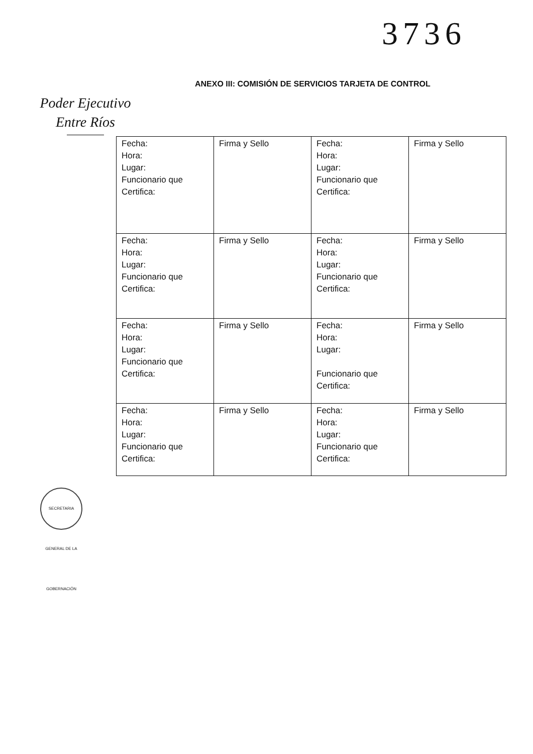3736
ANEXO III: COMISIÓN DE SERVICIOS TARJETA DE CONTROL
Poder Ejecutivo
Entre Ríos
| Fecha: Hora: Lugar: Funcionario que Certifica: | Firma y Sello | Fecha: Hora: Lugar: Funcionario que Certifica: | Firma y Sello |
| Fecha: Hora: Lugar: Funcionario que Certifica: | Firma y Sello | Fecha: Hora: Lugar: Funcionario que Certifica: | Firma y Sello |
| Fecha: Hora: Lugar: Funcionario que Certifica: | Firma y Sello | Fecha: Hora: Lugar: Funcionario que Certifica: | Firma y Sello |
| Fecha: Hora: Lugar: Funcionario que Certifica: | Firma y Sello | Fecha: Hora: Lugar: Funcionario que Certifica: | Firma y Sello |
SECRETARIA GENERAL DE LA GOBERNACIÓN